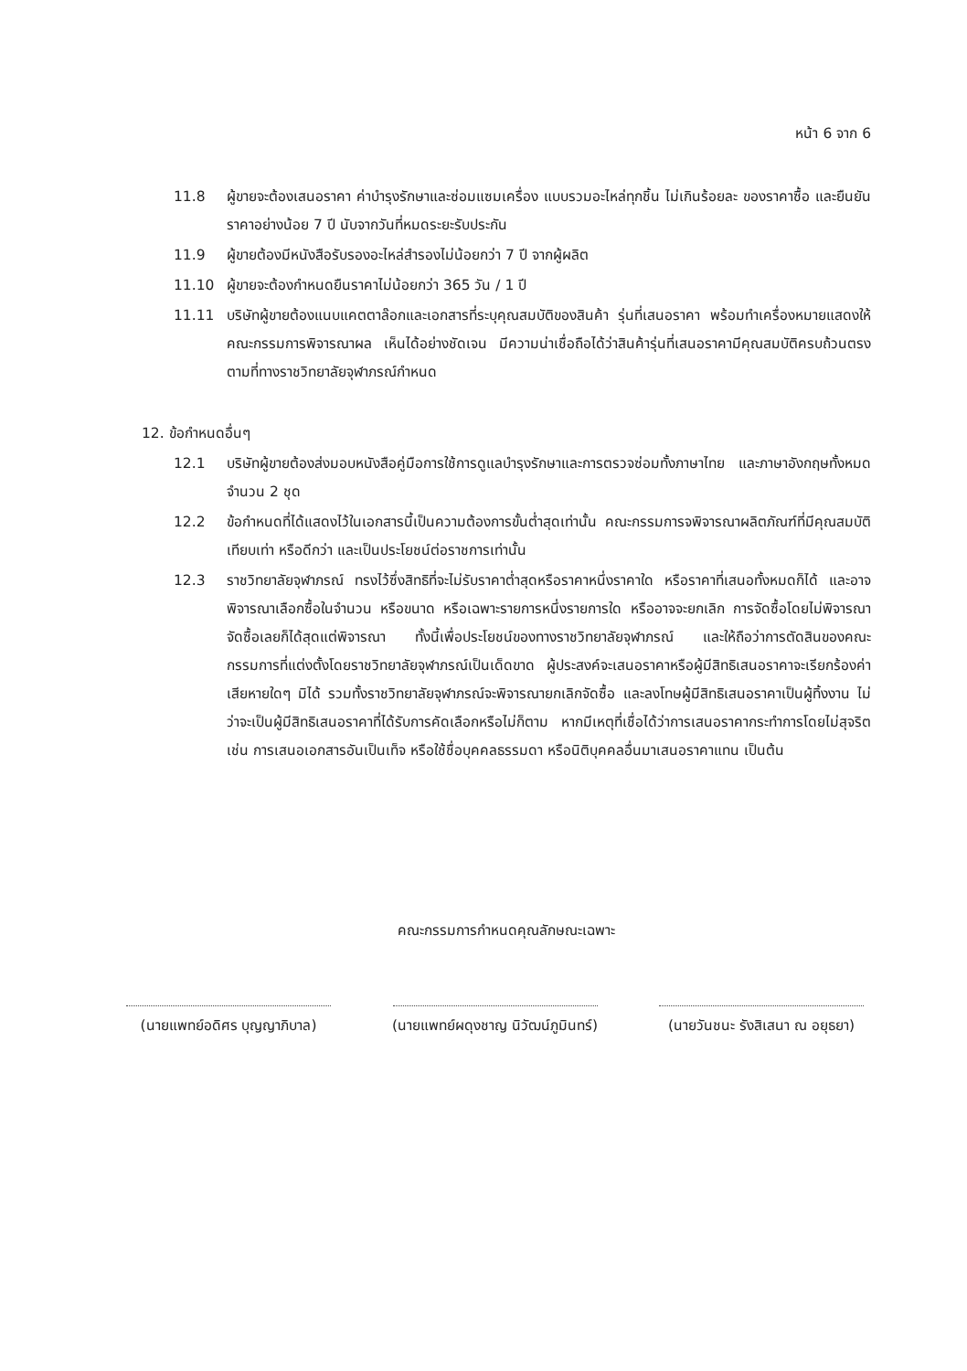หน้า 6 จาก 6
11.8 ผู้ขายจะต้องเสนอราคา ค่าบำรุงรักษาและซ่อมแซมเครื่อง แบบรวมอะไหล่ทุกชิ้น ไม่เกินร้อยละ ของราคาซื้อ และยืนยันราคาอย่างน้อย 7 ปี นับจากวันที่หมดระยะรับประกัน
11.9 ผู้ขายต้องมีหนังสือรับรองอะไหล่สำรองไม่น้อยกว่า 7 ปี จากผู้ผลิต
11.10 ผู้ขายจะต้องกำหนดยืนราคาไม่น้อยกว่า 365 วัน / 1 ปี
11.11 บริษัทผู้ขายต้องแนบแคตตาล๊อกและเอกสารที่ระบุคุณสมบัติของสินค้า รุ่นที่เสนอราคา พร้อมทำเครื่องหมายแสดงให้คณะกรรมการพิจารณาผล เห็นได้อย่างชัดเจน มีความน่าเชื่อถือได้ว่าสินค้ารุ่นที่เสนอราคามีคุณสมบัติครบถ้วนตรงตามที่ทางราชวิทยาลัยจุฬาภรณ์กำหนด
12. ข้อกำหนดอื่นๆ
12.1 บริษัทผู้ขายต้องส่งมอบหนังสือคู่มือการใช้การดูแลบำรุงรักษาและการตรวจซ่อมทั้งภาษาไทย และภาษาอังกฤษทั้งหมด จำนวน 2 ชุด
12.2 ข้อกำหนดที่ได้แสดงไว้ในเอกสารนี้เป็นความต้องการขั้นต่ำสุดเท่านั้น คณะกรรมการจพิจารณาผลิตภัณฑ์ที่มีคุณสมบัติเทียบเท่า หรือดีกว่า และเป็นประโยชน์ต่อราชการเท่านั้น
12.3 ราชวิทยาลัยจุฬาภรณ์ ทรงไว้ซึ่งสิทธิที่จะไม่รับราคาต่ำสุดหรือราคาหนึ่งราคาใด หรือราคาที่เสนอทั้งหมดก็ได้ และอาจพิจารณาเลือกซื้อในจำนวน หรือขนาด หรือเฉพาะรายการหนึ่งรายการใด หรืออาจจะยกเลิก การจัดซื้อโดยไม่พิจารณาจัดซื้อเลยก็ได้สุดแต่พิจารณา ทั้งนี้เพื่อประโยชน์ของทางราชวิทยาลัยจุฬาภรณ์ และให้ถือว่าการตัดสินของคณะกรรมการที่แต่งตั้งโดยราชวิทยาลัยจุฬาภรณ์เป็นเด็ดขาด ผู้ประสงค์จะเสนอราคาหรือผู้มีสิทธิเสนอราคาจะเรียกร้องค่าเสียหายใดๆ มิได้ รวมทั้งราชวิทยาลัยจุฬาภรณ์จะพิจารณายกเลิกจัดซื้อ และลงโทษผู้มีสิทธิเสนอราคาเป็นผู้ทิ้งงาน ไม่ว่าจะเป็นผู้มีสิทธิเสนอราคาที่ได้รับการคัดเลือกหรือไม่ก็ตาม หากมีเหตุที่เชื่อได้ว่าการเสนอราคากระทำการโดยไม่สุจริต เช่น การเสนอเอกสารอันเป็นเท็จ หรือใช้ชื่อบุคคลธรรมดา หรือนิติบุคคลอื่นมาเสนอราคาแทน เป็นต้น
คณะกรรมการกำหนดคุณลักษณะเฉพาะ
(นายแพทย์อดิศร บุญญาภิบาล)
(นายแพทย์ผดุงชาญ นิวัฒน์ภูมินทร์)
(นายวันชนะ รังสิเสนา ณ อยุธยา)